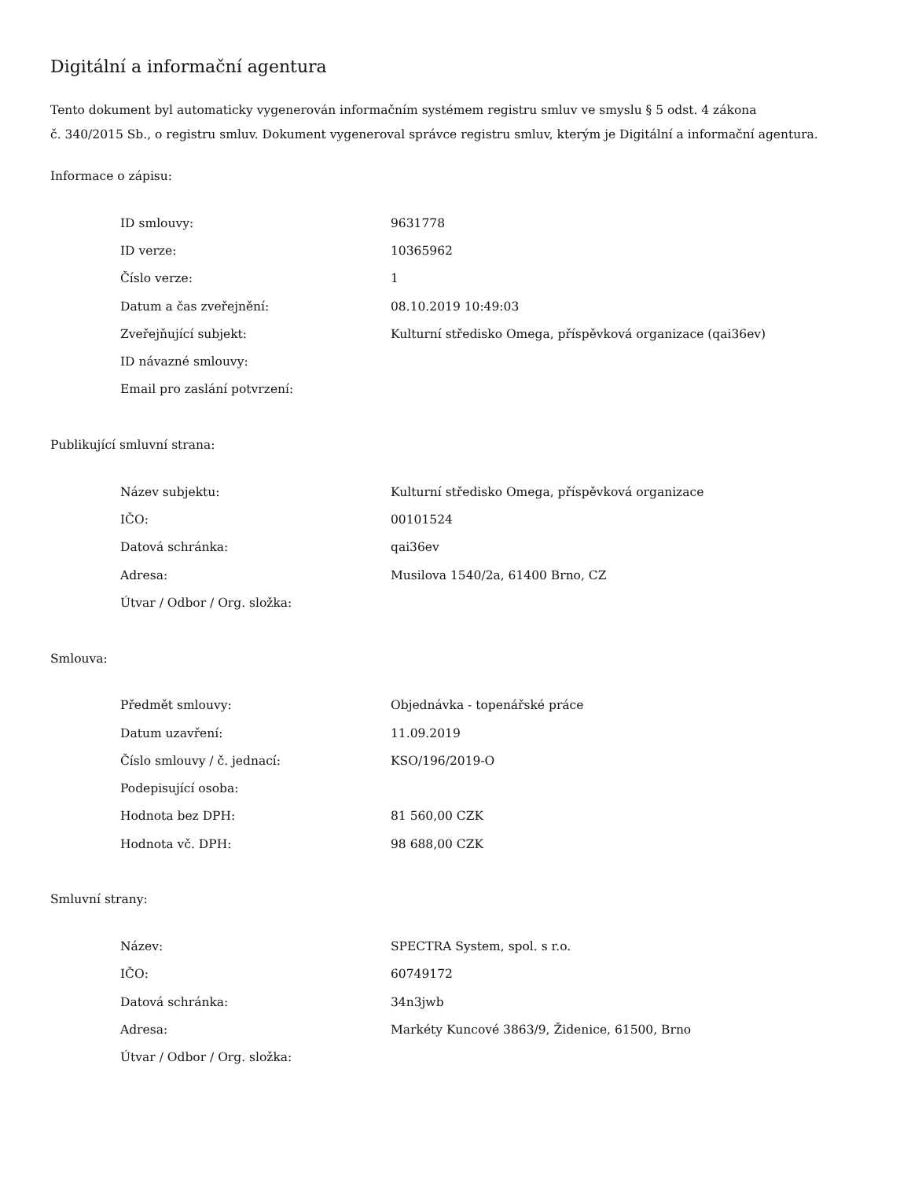Digitální a informační agentura
Tento dokument byl automaticky vygenerován informačním systémem registru smluv ve smyslu § 5 odst. 4 zákona
č. 340/2015 Sb., o registru smluv. Dokument vygeneroval správce registru smluv, kterým je Digitální a informační agentura.
Informace o zápisu:
| ID smlouvy: | 9631778 |
| ID verze: | 10365962 |
| Číslo verze: | 1 |
| Datum a čas zveřejnění: | 08.10.2019 10:49:03 |
| Zveřejňující subjekt: | Kulturní středisko Omega, příspěvková organizace (qai36ev) |
| ID návazné smlouvy: | |
| Email pro zaslání potvrzení: | |
Publikující smluvní strana:
| Název subjektu: | Kulturní středisko Omega, příspěvková organizace |
| IČO: | 00101524 |
| Datová schránka: | qai36ev |
| Adresa: | Musilova 1540/2a, 61400 Brno, CZ |
| Útvar / Odbor / Org. složka: | |
Smlouva:
| Předmět smlouvy: | Objednávka - topenářské práce |
| Datum uzavření: | 11.09.2019 |
| Číslo smlouvy / č. jednací: | KSO/196/2019-O |
| Podepisující osoba: | |
| Hodnota bez DPH: | 81 560,00 CZK |
| Hodnota vč. DPH: | 98 688,00 CZK |
Smluvní strany:
| Název: | SPECTRA System, spol. s r.o. |
| IČO: | 60749172 |
| Datová schránka: | 34n3jwb |
| Adresa: | Markéty Kuncové 3863/9, Židenice, 61500, Brno |
| Útvar / Odbor / Org. složka: | |